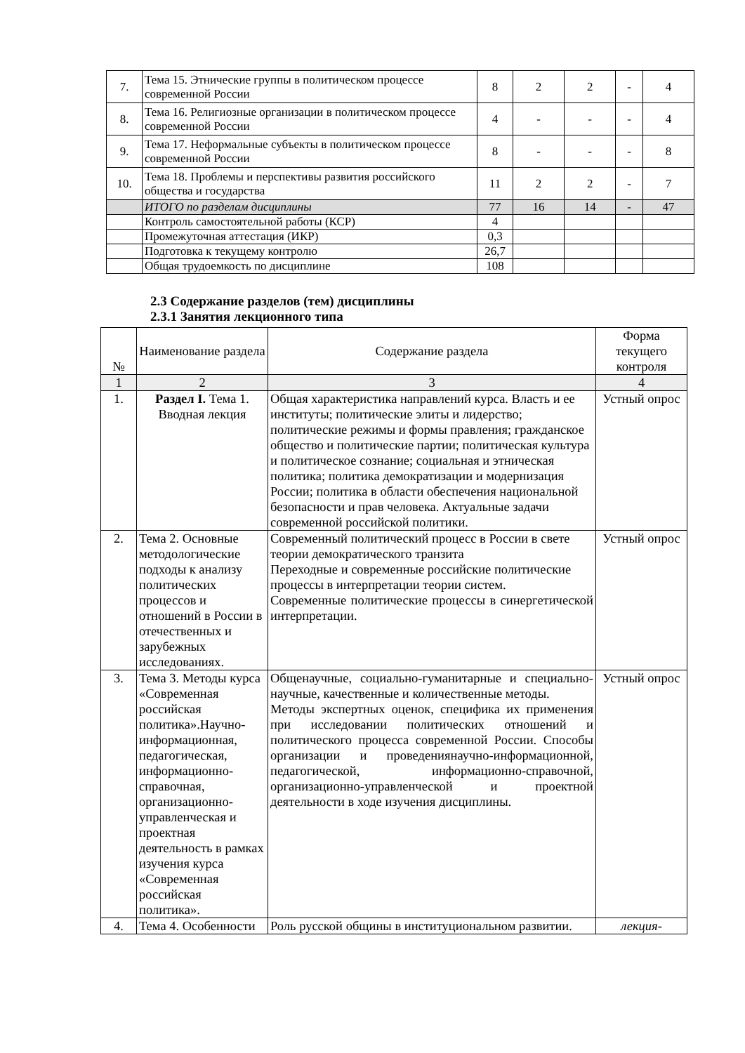| 7. | Тема 15. Этнические группы в политическом процессе современной России | 8 | 2 | 2 | - | 4 |
| 8. | Тема 16. Религиозные организации в политическом процессе современной России | 4 | - | - | - | 4 |
| 9. | Тема 17. Неформальные субъекты в политическом процессе современной России | 8 | - | - | - | 8 |
| 10. | Тема 18. Проблемы и перспективы развития российского общества и государства | 11 | 2 | 2 | - | 7 |
| | ИТОГО по разделам дисциплины | 77 | 16 | 14 | - | 47 |
| | Контроль самостоятельной работы (КСР) | 4 | | | | |
| | Промежуточная аттестация (ИКР) | 0,3 | | | | |
| | Подготовка к текущему контролю | 26,7 | | | | |
| | Общая трудоемкость по дисциплине | 108 | | | | |
2.3 Содержание разделов (тем) дисциплины
2.3.1 Занятия лекционного типа
| № | Наименование раздела | Содержание раздела | Форма текущего контроля |
| 1 | 2 | 3 | 4 |
| 1. | Раздел I. Тема 1. Вводная лекция | Общая характеристика направлений курса. Власть и ее институты; политические элиты и лидерство; политические режимы и формы правления; гражданское общество и политические партии; политическая культура и политическое сознание; социальная и этническая политика; политика демократизации и модернизация России; политика в области обеспечения национальной безопасности и прав человека. Актуальные задачи современной российской политики. | Устный опрос |
| 2. | Тема 2. Основные методологические подходы к анализу политических процессов и отношений в России в отечественных и зарубежных исследованиях. | Современный политический процесс в России в свете теории демократического транзита Переходные и современные российские политические процессы в интерпретации теории систем. Современные политические процессы в синергетической интерпретации. | Устный опрос |
| 3. | Тема 3. Методы курса «Современная российская политика».Научно-информационная, педагогическая, информационно-справочная, организационно-управленческая и проектная деятельность в рамках изучения курса «Современная российская политика». | Общенаучные, социально-гуманитарные и специально-научные, качественные и количественные методы. Методы экспертных оценок, специфика их применения при исследовании политических отношений и политического процесса современной России. Способы организации и проведениянаучно-информационной, педагогической, информационно-справочной, организационно-управленческой и проектной деятельности в ходе изучения дисциплины. | Устный опрос |
| 4. | Тема 4. Особенности | Роль русской общины в институциональном развитии. | лекция- |